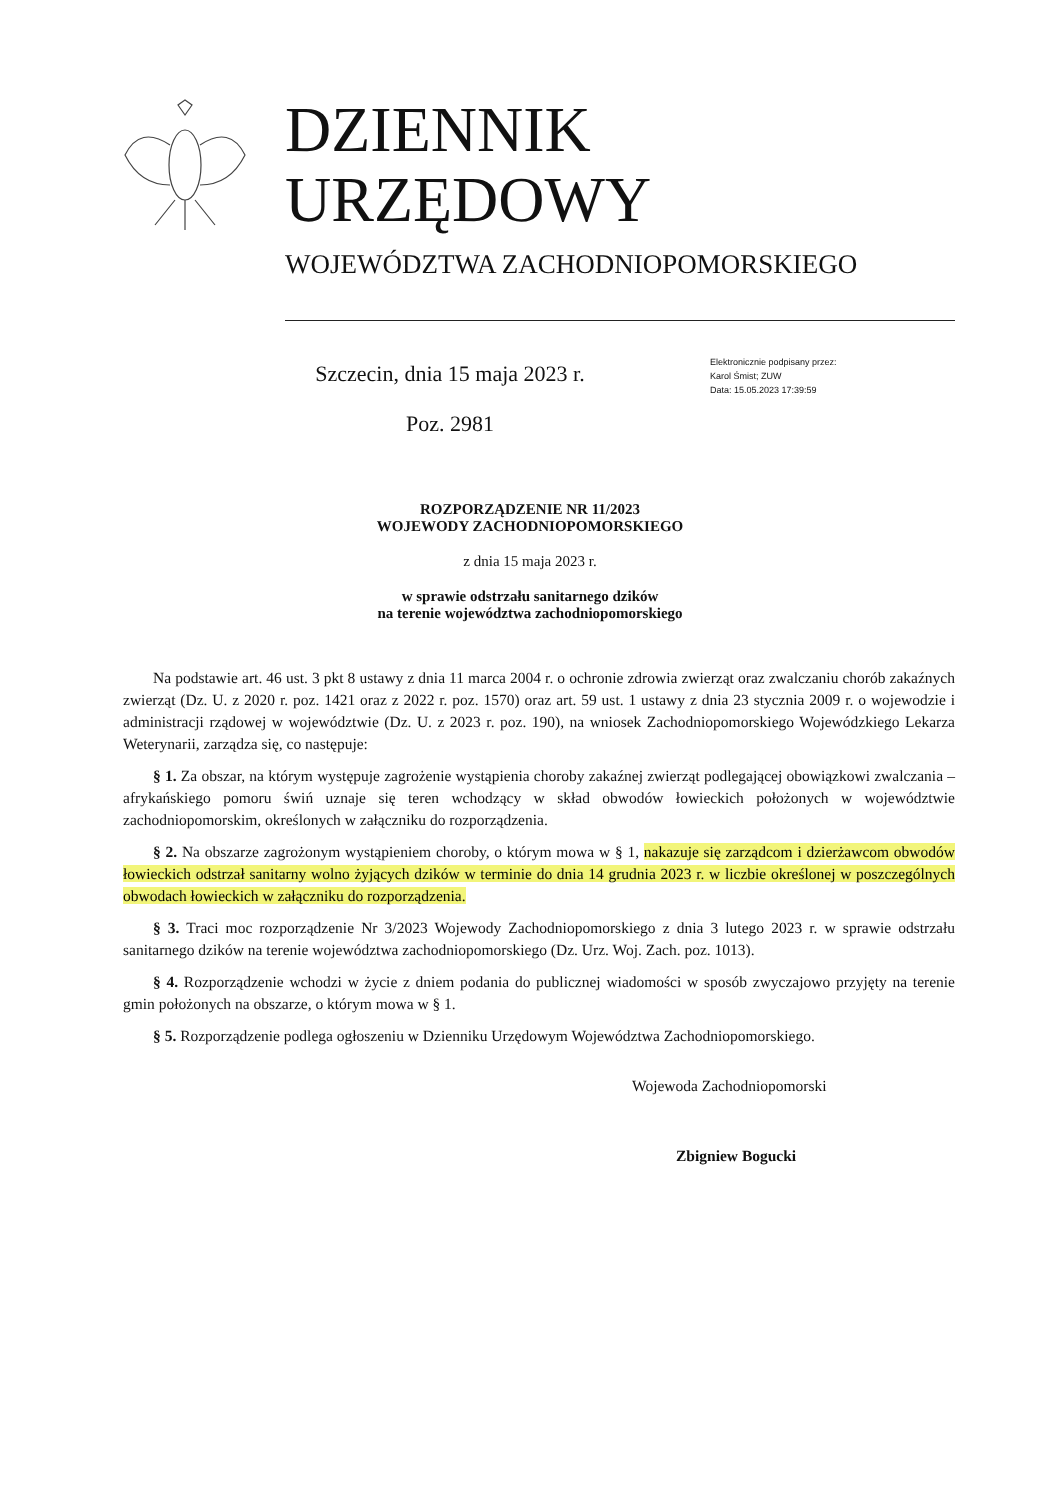DZIENNIK URZĘDOWY
WOJEWÓDZTWA ZACHODNIOPOMORSKIEGO
Szczecin, dnia 15 maja 2023 r.
Poz. 2981
Elektronicznie podpisany przez:
Karol Śmist; ZUW
Data: 15.05.2023 17:39:59
ROZPORZĄDZENIE NR 11/2023
WOJEWODY ZACHODNIOPOMORSKIEGO
z dnia 15 maja 2023 r.
w sprawie odstrzału sanitarnego dzików
na terenie województwa zachodniopomorskiego
Na podstawie art. 46 ust. 3 pkt 8 ustawy z dnia 11 marca 2004 r. o ochronie zdrowia zwierząt oraz zwalczaniu chorób zakaźnych zwierząt (Dz. U. z 2020 r. poz. 1421 oraz z 2022 r. poz. 1570) oraz art. 59 ust. 1 ustawy z dnia 23 stycznia 2009 r. o wojewodzie i administracji rządowej w województwie (Dz. U. z 2023 r. poz. 190), na wniosek Zachodniopomorskiego Wojewódzkiego Lekarza Weterynarii, zarządza się, co następuje:
§ 1. Za obszar, na którym występuje zagrożenie wystąpienia choroby zakaźnej zwierząt podlegającej obowiązkowi zwalczania – afrykańskiego pomoru świń uznaje się teren wchodzący w skład obwodów łowieckich położonych w województwie zachodniopomorskim, określonych w załączniku do rozporządzenia.
§ 2. Na obszarze zagrożonym wystąpieniem choroby, o którym mowa w § 1, nakazuje się zarządcom i dzierżawcom obwodów łowieckich odstrzał sanitarny wolno żyjących dzików w terminie do dnia 14 grudnia 2023 r. w liczbie określonej w poszczególnych obwodach łowieckich w załączniku do rozporządzenia.
§ 3. Traci moc rozporządzenie Nr 3/2023 Wojewody Zachodniopomorskiego z dnia 3 lutego 2023 r. w sprawie odstrzału sanitarnego dzików na terenie województwa zachodniopomorskiego (Dz. Urz. Woj. Zach. poz. 1013).
§ 4. Rozporządzenie wchodzi w życie z dniem podania do publicznej wiadomości w sposób zwyczajowo przyjęty na terenie gmin położonych na obszarze, o którym mowa w § 1.
§ 5. Rozporządzenie podlega ogłoszeniu w Dzienniku Urzędowym Województwa Zachodniopomorskiego.
Wojewoda Zachodniopomorski
Zbigniew Bogucki